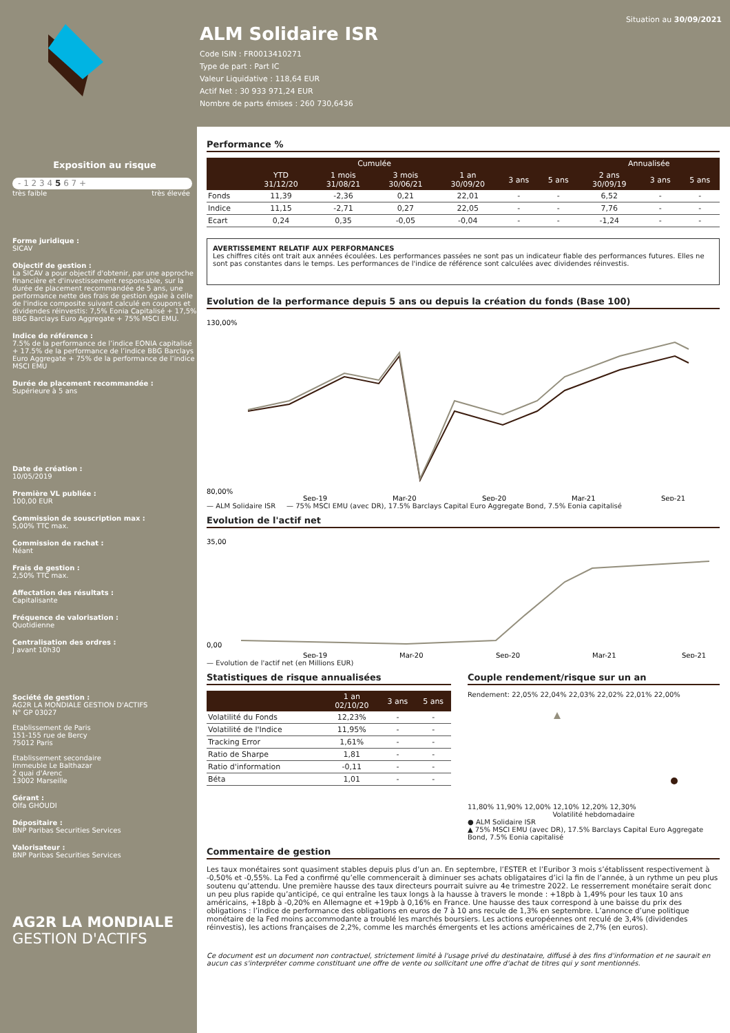ALM Solidaire ISR
Code ISIN : FR0013410271
Type de part : Part IC
Valeur Liquidative : 118,64 EUR
Actif Net : 30 933 971,24 EUR
Nombre de parts émises : 260 730,6436
Situation au 30/09/2021
Exposition au risque
- 1 2 3 4 5 6 7 +
très faible très élevée
Forme juridique :
SICAV
Objectif de gestion :
La SICAV a pour objectif d'obtenir, par une approche financière et d'investissement responsable, sur la durée de placement recommandée de 5 ans, une performance nette des frais de gestion égale à celle de l'indice composite suivant calculé en coupons et dividendes réinvestis: 7,5% Eonia Capitalisé + 17,5% BBG Barclays Euro Aggregate + 75% MSCI EMU.
Indice de référence :
7.5% de la performance de l’indice EONIA capitalisé + 17.5% de la performance de l’indice BBG Barclays Euro Aggregate + 75% de la performance de l’indice MSCI EMU
Durée de placement recommandée :
Supérieure à 5 ans
Date de création :
10/05/2019
Première VL publiée :
100,00 EUR
Commission de souscription max :
5,00% TTC max.
Commission de rachat :
Néant
Frais de gestion :
2,50% TTC max.
Affectation des résultats :
Capitalisante
Fréquence de valorisation :
Quotidienne
Centralisation des ordres :
J avant 10h30
Société de gestion :
AG2R LA MONDIALE GESTION D'ACTIFS
N° GP 03027
Etablissement de Paris
151-155 rue de Bercy
75012 Paris
Etablissement secondaire
Immeuble Le Balthazar
2 quai d'Arenc
13002 Marseille
Gérant :
Olfa GHOUDI
Dépositaire :
BNP Paribas Securities Services
Valorisateur :
BNP Paribas Securities Services
AG2R LA MONDIALE
GESTION D'ACTIFS
Performance %
| | Cumulée | | | | | | Annualisée | | |
| --- | --- | --- | --- | --- | --- | --- | --- | --- | --- |
| | YTD 31/12/20 | 1 mois 31/08/21 | 3 mois 30/06/21 | 1 an 30/09/20 | 3 ans | 5 ans | 2 ans 30/09/19 | 3 ans | 5 ans |
| Fonds | 11,39 | -2,36 | 0,21 | 22,01 | - | - | 6,52 | - | - |
| Indice | 11,15 | -2,71 | 0,27 | 22,05 | - | - | 7,76 | - | - |
| Ecart | 0,24 | 0,35 | -0,05 | -0,04 | - | - | -1,24 | - | - |
AVERTISSEMENT RELATIF AUX PERFORMANCES
Les chiffres cités ont trait aux années écoulées. Les performances passées ne sont pas un indicateur fiable des performances futures. Elles ne sont pas constantes dans le temps. Les performances de l'indice de référence sont calculées avec dividendes réinvestis.
Evolution de la performance depuis 5 ans ou depuis la création du fonds (Base 100)
130,00%
80,00%
Sep-19
Mar-20
Sep-20
Mar-21
Sep-21
— ALM Solidaire ISR — 75% MSCI EMU (avec DR), 17.5% Barclays Capital Euro Aggregate Bond, 7.5% Eonia capitalisé
Evolution de l'actif net
35,00
0,00
Sep-19
Mar-20
Sep-20
Mar-21
Sep-21
— Evolution de l'actif net (en Millions EUR)
Statistiques de risque annualisées
| | 1 an 02/10/20 | 3 ans | 5 ans |
| --- | --- | --- | --- |
| Volatilité du Fonds | 12,23% | - | - |
| Volatilité de l'Indice | 11,95% | - | - |
| Tracking Error | 1,61% | - | - |
| Ratio de Sharpe | 1,81 | - | - |
| Ratio d'information | -0,11 | - | - |
| Béta | 1,01 | - | - |
Couple rendement/risque sur un an
Rendement: 22,05% 22,04% 22,03% 22,02% 22,01% 22,00%
11,80% 11,90% 12,00% 12,10% 12,20% 12,30%
Volatilité hebdomadaire
● ALM Solidaire ISR
▲ 75% MSCI EMU (avec DR), 17.5% Barclays Capital Euro Aggregate Bond, 7.5% Eonia capitalisé
Commentaire de gestion
Les taux monétaires sont quasiment stables depuis plus d’un an. En septembre, l’ESTER et l’Euribor 3 mois s’établissent respectivement à -0,50% et -0,55%. La Fed a confirmé qu’elle commencerait à diminuer ses achats obligataires d’ici la fin de l’année, à un rythme un peu plus soutenu qu’attendu. Une première hausse des taux directeurs pourrait suivre au 4e trimestre 2022. Le resserrement monétaire serait donc un peu plus rapide qu’anticipé, ce qui entraîne les taux longs à la hausse à travers le monde : +18pb à 1,49% pour les taux 10 ans américains, +18pb à -0,20% en Allemagne et +19pb à 0,16% en France. Une hausse des taux correspond à une baisse du prix des obligations : l’indice de performance des obligations en euros de 7 à 10 ans recule de 1,3% en septembre. L’annonce d’une politique monétaire de la Fed moins accommodante a troublé les marchés boursiers. Les actions européennes ont reculé de 3,4% (dividendes réinvestis), les actions françaises de 2,2%, comme les marchés émergents et les actions américaines de 2,7% (en euros).
Ce document est un document non contractuel, strictement limité à l'usage privé du destinataire, diffusé à des fins d'information et ne saurait en aucun cas s'interpréter comme constituant une offre de vente ou sollicitant une offre d'achat de titres qui y sont mentionnés.